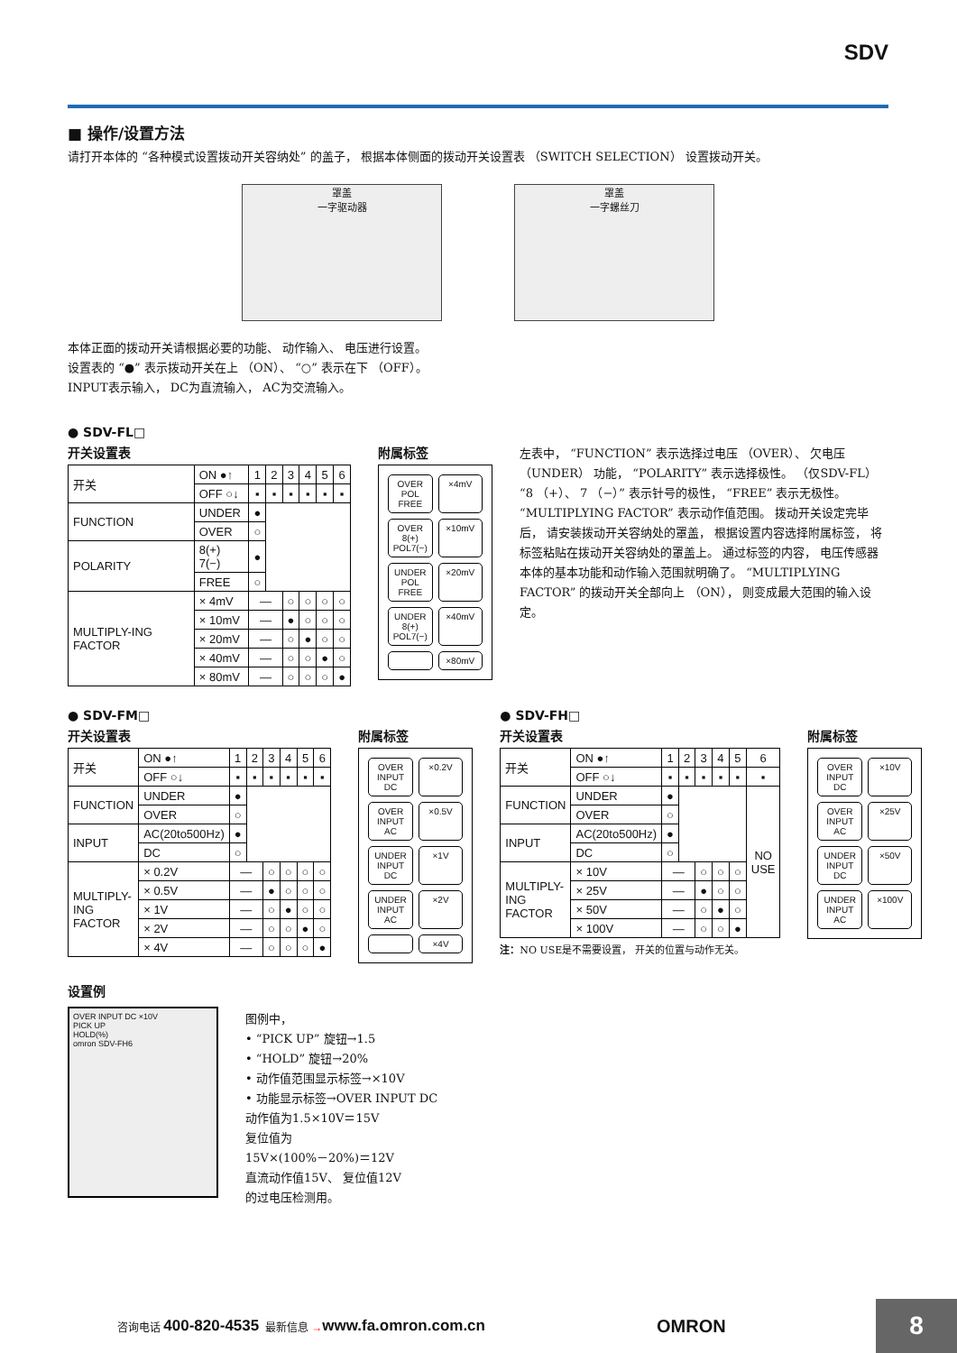SDV
■ 操作/设置方法
请打开本体的 “各种模式设置拨动开关容纳处” 的盖子， 根据本体侧面的拨动开关设置表 （SWITCH SELECTION） 设置拨动开关。
罩盖
一字驱动器
罩盖
一字螺丝刀
本体正面的拨动开关请根据必要的功能、 动作输入、 电压进行设置。
设置表的 “●” 表示拨动开关在上 （ON）、 “○” 表示在下 （OFF）。
INPUT表示输入， DC为直流输入， AC为交流输入。
● SDV-FL□
开关设置表
| 开关 | ON ●↑ | 1 | 2 | 3 | 4 | 5 | 6 |
| | OFF ○↓ | ▪ | ▪ | ▪ | ▪ | ▪ | ▪ |
| FUNCTION | UNDER | ● | | | | | |
| | OVER | ○ | | | | | |
| POLARITY | 8(+) 7(−) | ● | | | | | |
| | FREE | ○ | | | | | |
| MULTIPLY-ING FACTOR | × 4mV | — | | ○ | ○ | ○ | ○ |
| | × 10mV | — | | ● | ○ | ○ | ○ |
| | × 20mV | — | | ○ | ● | ○ | ○ |
| | × 40mV | — | | ○ | ○ | ● | ○ |
| | × 80mV | — | | ○ | ○ | ○ | ● |
附属标签
OVER POL FREE ×4mV OVER 8(+) POL7(−) ×10mV UNDER POL FREE ×20mV UNDER 8(+) POL7(−) ×40mV ×80mV
左表中， “FUNCTION” 表示选择过电压 （OVER）、 欠电压 （UNDER） 功能， “POLARITY” 表示选择极性。 （仅SDV-FL） “8 （+）、 7 （−）” 表示针号的极性， “FREE” 表示无极性。 “MULTIPLYING FACTOR” 表示动作值范围。 拨动开关设定完毕后， 请安装拨动开关容纳处的罩盖， 根据设置内容选择附属标签， 将标签粘贴在拨动开关容纳处的罩盖上。 通过标签的内容， 电压传感器本体的基本功能和动作输入范围就明确了。 “MULTIPLYING FACTOR” 的拨动开关全部向上 （ON）， 则变成最大范围的输入设定。
● SDV-FM□
开关设置表
| 开关 | ON ●↑ | 1 | 2 | 3 | 4 | 5 | 6 |
| | OFF ○↓ | ▪ | ▪ | ▪ | ▪ | ▪ | ▪ |
| FUNCTION | UNDER | ● | | | | | |
| | OVER | ○ | | | | | |
| INPUT | AC(20to500Hz) | ● | | | | | |
| | DC | ○ | | | | | |
| MULTIPLY-ING FACTOR | × 0.2V | — | | ○ | ○ | ○ | ○ |
| | × 0.5V | — | | ● | ○ | ○ | ○ |
| | × 1V | — | | ○ | ● | ○ | ○ |
| | × 2V | — | | ○ | ○ | ● | ○ |
| | × 4V | — | | ○ | ○ | ○ | ● |
附属标签
OVER INPUT DC ×0.2V OVER INPUT AC ×0.5V UNDER INPUT DC ×1V UNDER INPUT AC ×2V ×4V
● SDV-FH□
开关设置表
| 开关 | ON ●↑ | 1 | 2 | 3 | 4 | 5 | 6 |
| | OFF ○↓ | ▪ | ▪ | ▪ | ▪ | ▪ | ▪ |
| FUNCTION | UNDER | ● | | | | | NO USE |
| | OVER | ○ | | | | | |
| INPUT | AC(20to500Hz) | ● | | | | | |
| | DC | ○ | | | | | |
| MULTIPLY-ING FACTOR | × 10V | — | | ○ | ○ | ○ | |
| | × 25V | — | | ● | ○ | ○ | |
| | × 50V | — | | ○ | ● | ○ | |
| | × 100V | — | | ○ | ○ | ● | |
注：NO USE是不需要设置， 开关的位置与动作无关。
附属标签
OVER INPUT DC ×10V OVER INPUT AC ×25V UNDER INPUT DC ×50V UNDER INPUT AC ×100V
设置例
OVER INPUT DC ×10V
PICK UP
HOLD(%)
omron SDV-FH6
图例中，
• “PICK UP” 旋钮→1.5
• “HOLD” 旋钮→20%
• 动作值范围显示标签→×10V
• 功能显示标签→OVER INPUT DC
动作值为1.5×10V＝15V
复位值为
15V×(100%－20%)＝12V
直流动作值15V、 复位值12V
的过电压检测用。
咨询电话 400-820-4535 最新信息 → www.fa.omron.com.cn OMRON
8